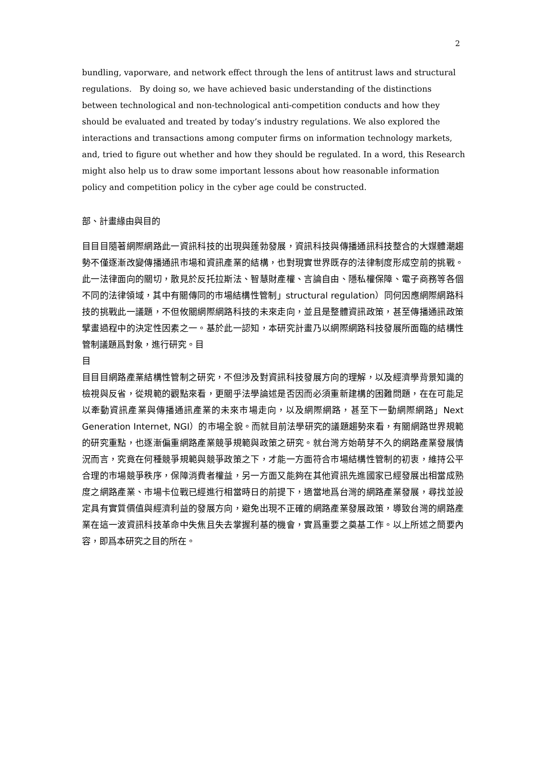2
bundling, vaporware, and network effect through the lens of antitrust laws and structural regulations. By doing so, we have achieved basic understanding of the distinctions between technological and non-technological anti-competition conducts and how they should be evaluated and treated by today’s industry regulations. We also explored the interactions and transactions among computer firms on information technology markets, and, tried to figure out whether and how they should be regulated. In a word, this Research might also help us to draw some important lessons about how reasonable information policy and competition policy in the cyber age could be constructed.
部、計畫緣由與目的
目目目隨著網際網路此一資訊科技的出現與蓬勃發展，資訊科技與傳播通訊科技整合的大媒體潮趨勢不僅逐漸改變傳播通訊市場和資訊產業的結構，也對現實世界既存的法律制度形成空前的挑戰。此一法律面向的關切，散見於反托拉斯法、智慧財產權、言論自由、隱私權保障、電子商務等各個不同的法律領域，其中有關傳同的市場結構性管制」structural regulation）同何因應網際網路科技的挑戰此一議題，不但攸關網際網路科技的未來走向，並且是整體資訊政策，甚至傳播通訊政策擘畫過程中的決定性因素之一。基於此一認知，本研究計畫乃以網際網路科技發展所面臨的結構性管制議題爲對象，進行研究。目
目
目目目網路產業結構性管制之研究，不但涉及對資訊科技發展方向的理解，以及經濟學背景知識的檢視與反省，從規範的觀點來看，更關乎法學論述是否因而必須重新建構的困難問題，在在可能足以牽動資訊產業與傳播通訊產業的未來市場走向，以及網際網路，甚至下一動網際網路」Next Generation Internet, NGI）的市場全貌。而就目前法學研究的議題趨勢來看，有關網路世界規範的研究重點，也逐漸偏重網路產業競爭規範與政策之研究。就台灣方始萌芽不久的網路產業發展情況而言，究竟在何種競爭規範與競爭政策之下，才能一方面符合市場結構性管制的初衷，維持公平合理的市場競爭秩序，保障消費者權益，另一方面又能夠在其他資訊先進國家已經發展出相當成熟度之網路產業、市場卡位戰已經進行相當時日的前提下，適當地爲台灣的網路產業發展，尋找並設定具有實質價值與經濟利益的發展方向，避免出現不正確的網路產業發展政策，導致台灣的網路產業在這一波資訊科技革命中失焦且失去掌握利基的機會，實爲重要之奠基工作。以上所述之簡要內容，即爲本研究之目的所在。